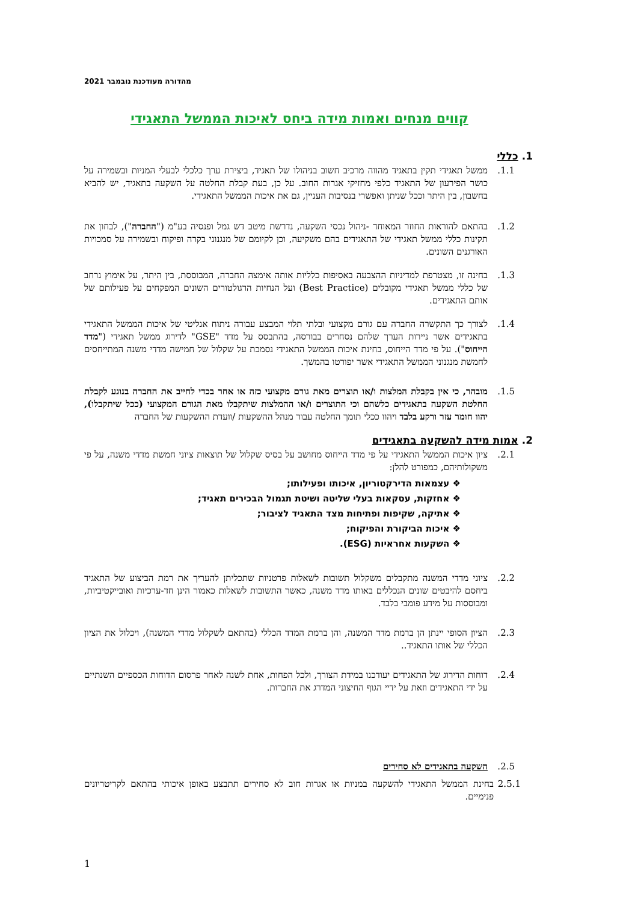מהדורה מעודכנת נובמבר 2021
קווים מנחים ואמות מידה ביחס לאיכות הממשל התאגידי
1. כללי
1.1. ממשל תאגידי תקין בתאגיד מהווה מרכיב חשוב בניהולו של תאגיד, ביצירת ערך כלכלי לבעלי המניות ובשמירה על כושר הפירעון של התאגיד כלפי מחזיקי אגרות החוב. על כן, בעת קבלת החלטה על השקעה בתאגיד, יש להביא בחשבון, בין היתר וככל שניתן ואפשרי בנסיבות העניין, גם את איכות הממשל התאגידי.
1.2. בהתאם להוראות החוזר המאוחד -ניהול נכסי השקעה, נדרשת מיטב דש גמל ופנסיה בע"מ ("החברה"), לבחון את תקינות כללי ממשל תאגידי של התאגידים בהם משקיעה, וכן לקיומם של מנגנוני בקרה ופיקוח ובשמירה על סמכויות האורגנים השונים.
1.3. בחינה זו, מצטרפת למדיניות ההצבעה באסיפות כלליות אותה אימצה החברה, המבוססת, בין היתר, על אימוץ נרחב של כללי ממשל תאגידי מקובלים (Best Practice) ועל הנחיות הרגולטורים השונים המפקחים על פעילותם של אותם התאגידים.
1.4. לצורך כך התקשרה החברה עם גורם מקצועי ובלתי תלוי המבצע עבורה ניתוח אנליטי של איכות הממשל התאגידי בתאגידים אשר ניירות הערך שלהם נסחרים בבורסה, בהתבסס על מדד "GSE" לדירוג ממשל תאגידי ("מדד הייחוס"). על פי מדד הייחוס, בחינת איכות הממשל התאגידי נסמכת על שקלול של חמישה מדדי משנה המתייחסים לחמשת מנגנוני הממשל התאגידי אשר יפורטו בהמשך.
1.5. מובהר, כי אין בקבלת המלצות ו/או תוצרים מאת גורם מקצועי כזה או אחר בכדי לחייב את החברה בנוגע לקבלת החלטת השקעה בתאגידים כלשהם וכי התוצרים ו/או ההמלצות שיתקבלו מאת הגורם המקצועי (ככל שיתקבלו), יהוו חומר עזר ורקע בלבד ויהוו ככלי תומך החלטה עבור מנהל ההשקעות /וועדת ההשקעות של החברה
2. אמות מידה להשקעה בתאגידים
2.1. ציון איכות הממשל התאגידי על פי מדד הייחוס מחושב על בסיס שקלול של תוצאות ציוני חמשת מדדי משנה, על פי משקולותיהם, כמפורט להלן:
❖ עצמאות הדירקטוריון, איכותו ופעילותו;
❖ אחזקות, עסקאות בעלי שליטה ושיטת תגמול הבכירים תאגיד;
❖ אתיקה, שקיפות ופתיחות מצד התאגיד לציבור;
❖ איכות הביקורת והפיקוח;
❖ השקעות אחראיות (ESG).
2.2. ציוני מדדי המשנה מתקבלים משקלול תשובות לשאלות פרטניות שתכליתן להעריך את רמת הביצוע של התאגיד ביחסם להיבטים שונים הנכללים באותו מדד משנה, כאשר התשובות לשאלות כאמור הינן חד-ערכיות ואובייקטיביות, ומבוססות על מידע פומבי בלבד.
2.3. הציון הסופי יינתן הן ברמת מדד המשנה, והן ברמת המדד הכללי (בהתאם לשקלול מדדי המשנה), ויכלול את הציון הכללי של אותו התאגיד..
2.4. דוחות הדירוג של התאגידים יעודכנו במידת הצורך, ולכל הפחות, אחת לשנה לאחר פרסום הדוחות הכספיים השנתיים על ידי התאגידים וזאת על ידיי הגוף החיצוני המדרג את החברות.
2.5. השקעה בתאגידים לא סחירים
2.5.1 בחינת הממשל התאגידי להשקעה במניות או אגרות חוב לא סחירים תתבצע באופן איכותי בהתאם לקריטריונים פנימיים.
1